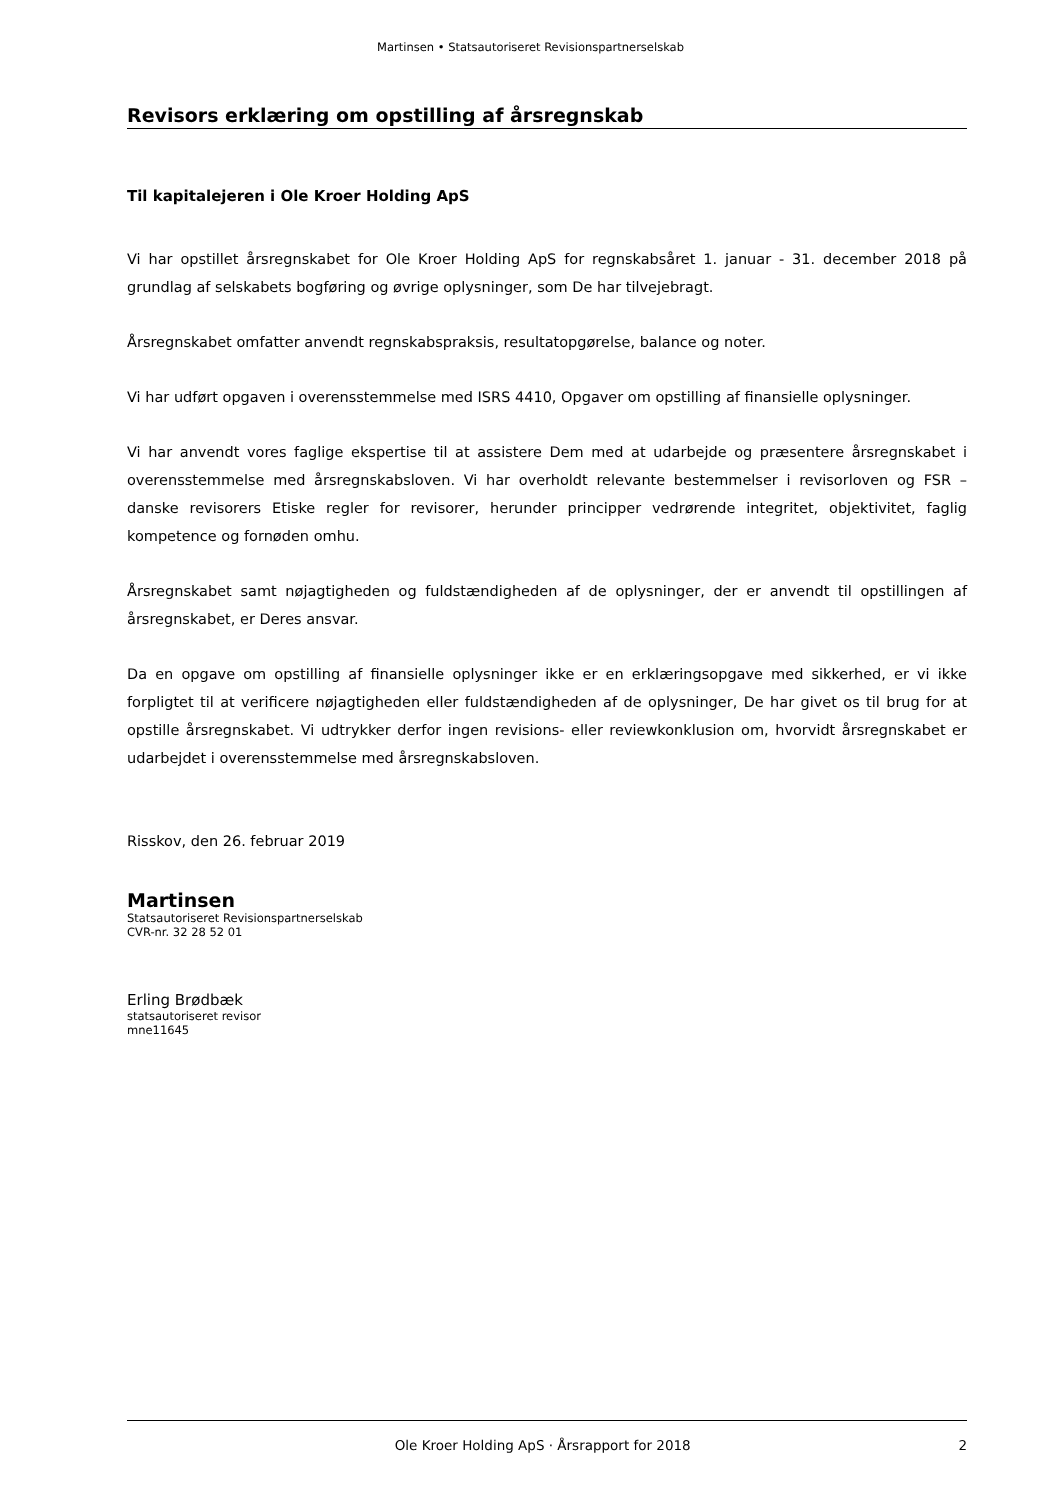Martinsen • Statsautoriseret Revisionspartnerselskab
Revisors erklæring om opstilling af årsregnskab
Til kapitalejeren i Ole Kroer Holding ApS
Vi har opstillet årsregnskabet for Ole Kroer Holding ApS for regnskabsåret 1. januar - 31. december 2018 på grundlag af selskabets bogføring og øvrige oplysninger, som De har tilvejebragt.
Årsregnskabet omfatter anvendt regnskabspraksis, resultatopgørelse, balance og noter.
Vi har udført opgaven i overensstemmelse med ISRS 4410, Opgaver om opstilling af finansielle oplysninger.
Vi har anvendt vores faglige ekspertise til at assistere Dem med at udarbejde og præsentere årsregnskabet i overensstemmelse med årsregnskabsloven. Vi har overholdt relevante bestemmelser i revisorloven og FSR – danske revisorers Etiske regler for revisorer, herunder principper vedrørende integritet, objektivitet, faglig kompetence og fornøden omhu.
Årsregnskabet samt nøjagtigheden og fuldstændigheden af de oplysninger, der er anvendt til opstillingen af årsregnskabet, er Deres ansvar.
Da en opgave om opstilling af finansielle oplysninger ikke er en erklæringsopgave med sikkerhed, er vi ikke forpligtet til at verificere nøjagtigheden eller fuldstændigheden af de oplysninger, De har givet os til brug for at opstille årsregnskabet. Vi udtrykker derfor ingen revisions- eller reviewkonklusion om, hvorvidt årsregnskabet er udarbejdet i overensstemmelse med årsregnskabsloven.
Risskov, den 26. februar 2019
Martinsen
Statsautoriseret Revisionspartnerselskab
CVR-nr. 32 28 52 01
Erling Brødbæk
statsautoriseret revisor
mne11645
Ole Kroer Holding ApS · Årsrapport for 2018 2